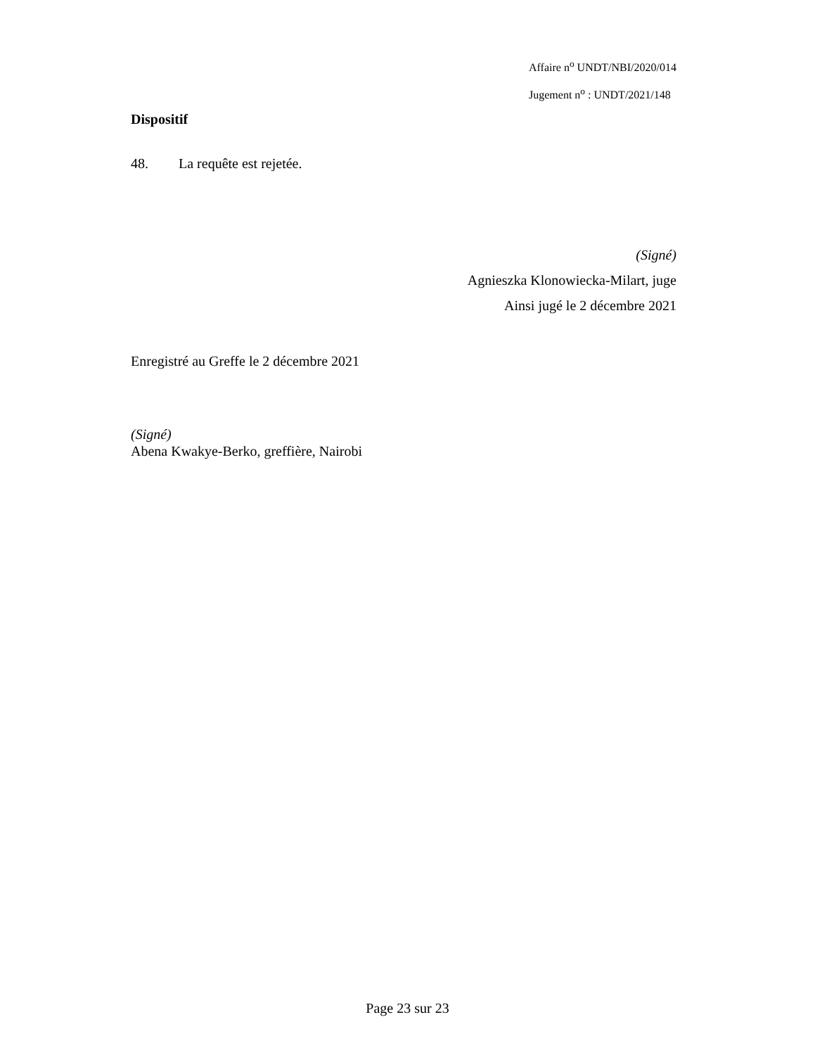Affaire n<sup>o</sup> UNDT/NBI/2020/014
Jugement n<sup>o</sup> : UNDT/2021/148
Dispositif
48. La requête est rejetée.
(Signé)
Agnieszka Klonowiecka-Milart, juge
Ainsi jugé le 2 décembre 2021
Enregistré au Greffe le 2 décembre 2021
(Signé)
Abena Kwakye-Berko, greffière, Nairobi
Page 23 sur 23